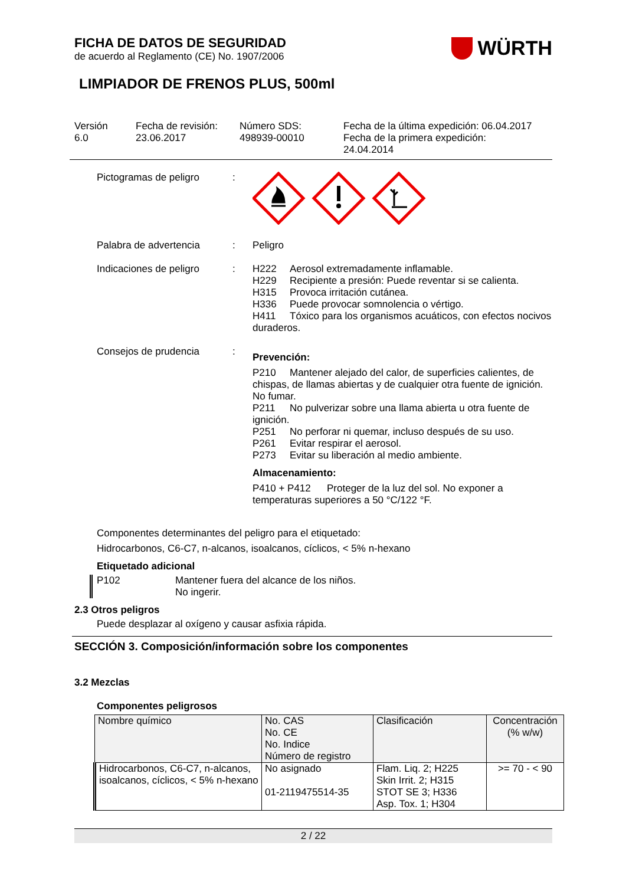FICHA DE DATOS DE SEGURIDAD
de acuerdo al Reglamento (CE) No. 1907/2006
WÜRTH
LIMPIADOR DE FRENOS PLUS, 500ml
Versión
6.0
Fecha de revisión:
23.06.2017
Número SDS:
498939-00010
Fecha de la última expedición: 06.04.2017
Fecha de la primera expedición:
24.04.2014
Pictogramas de peligro :
Palabra de advertencia : Peligro
Indicaciones de peligro
: H222 Aerosol extremadamente inflamable.
H229 Recipiente a presión: Puede reventar si se calienta.
H315 Provoca irritación cutánea.
H336 Puede provocar somnolencia o vértigo.
H411 Tóxico para los organismos acuáticos, con efectos nocivos duraderos.
Consejos de prudencia :
Prevención:
P210 Mantener alejado del calor, de superficies calientes, de chispas, de llamas abiertas y de cualquier otra fuente de ignición. No fumar.
P211 No pulverizar sobre una llama abierta u otra fuente de ignición.
P251 No perforar ni quemar, incluso después de su uso.
P261 Evitar respirar el aerosol.
P273 Evitar su liberación al medio ambiente.
Almacenamiento:
P410 + P412 Proteger de la luz del sol. No exponer a temperaturas superiores a 50 °C/122 °F.
Componentes determinantes del peligro para el etiquetado:
Hidrocarbonos, C6-C7, n-alcanos, isoalcanos, cíclicos, < 5% n-hexano
Etiquetado adicional
P102 Mantener fuera del alcance de los niños.
No ingerir.
2.3 Otros peligros
Puede desplazar al oxígeno y causar asfixia rápida.
SECCIÓN 3. Composición/información sobre los componentes
3.2 Mezclas
Componentes peligrosos
| Nombre químico | No. CAS No. CE No. Indice Número de registro | Clasificación | Concentración (% w/w) |
| --- | --- | --- | --- |
| Hidrocarbonos, C6-C7, n-alcanos, isoalcanos, cíclicos, < 5% n-hexano | No asignado 01-2119475514-35 | Flam. Liq. 2; H225 Skin Irrit. 2; H315 STOT SE 3; H336 Asp. Tox. 1; H304 | >= 70 - < 90 |
2 / 22